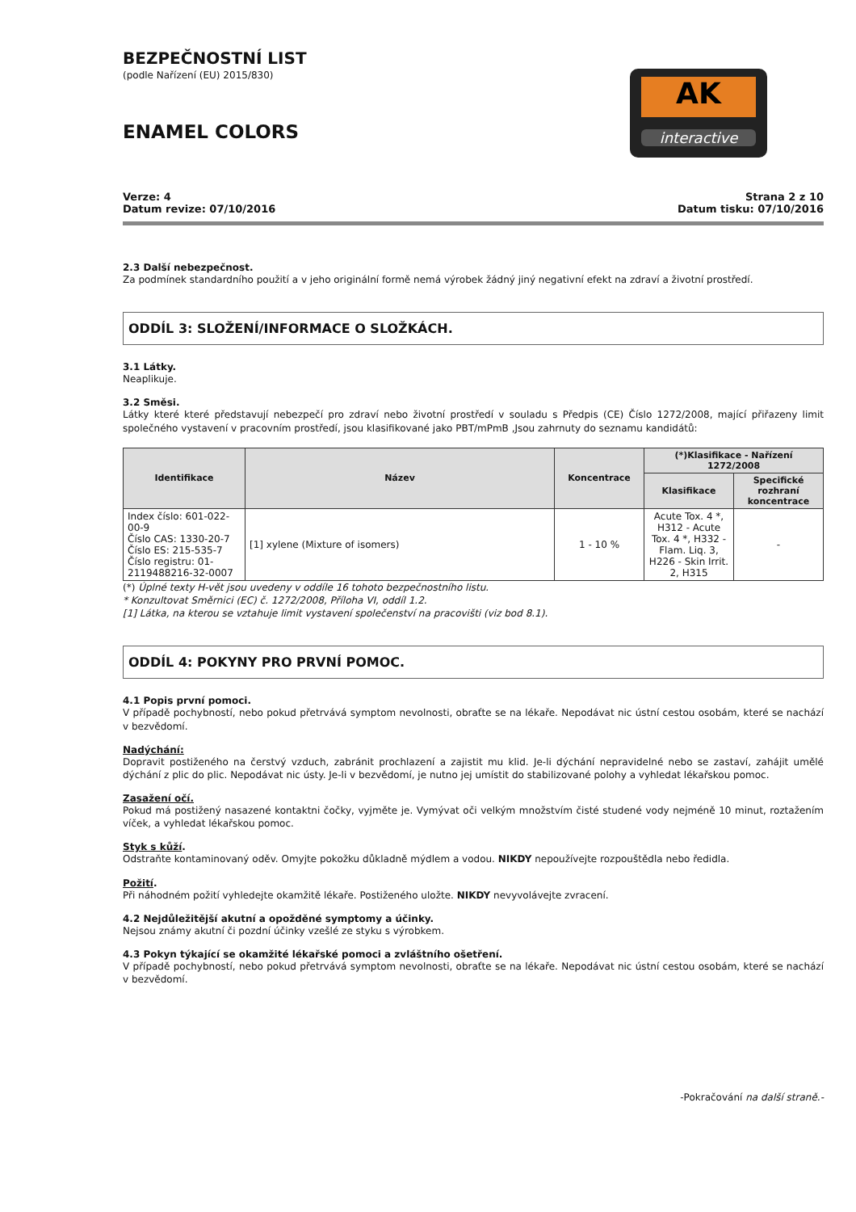BEZPEČNOSTNÍ LIST
(podle Nařízení (EU) 2015/830)
ENAMEL COLORS
AK
interactive
Verze: 4
Datum revize: 07/10/2016
Strana 2 z 10
Datum tisku: 07/10/2016
2.3 Další nebezpečnost.
Za podmínek standardního použití a v jeho originální formě nemá výrobek žádný jiný negativní efekt na zdraví a životní prostředí.
ODDÍL 3: SLOŽENÍ/INFORMACE O SLOŽKÁCH.
3.1 Látky.
Neaplikuje.
3.2 Směsi.
Látky které které představují nebezpečí pro zdraví nebo životní prostředí v souladu s Předpis (CE) Číslo 1272/2008, mající přiřazeny limit společného vystavení v pracovním prostředí, jsou klasifikované jako PBT/mPmB ,Jsou zahrnuty do seznamu kandidátů:
| Identifikace | Název | Koncentrace | (*)Klasifikace - Nařízení 1272/2008 | |
| --- | --- | --- | --- | --- |
| | | | Klasifikace | Specifické rozhraní koncentrace |
| Index číslo: 601-022-00-9 Číslo CAS: 1330-20-7 Číslo ES: 215-535-7 Číslo registru: 01-2119488216-32-0007 | [1] xylene (Mixture of isomers) | 1 - 10 % | Acute Tox. 4 *, H312 - Acute Tox. 4 *, H332 - Flam. Liq. 3, H226 - Skin Irrit. 2, H315 | - |
(*) Úplné texty H-vět jsou uvedeny v oddíle 16 tohoto bezpečnostního listu.
* Konzultovat Směrnici (EC) č. 1272/2008, Příloha VI, oddíl 1.2.
[1] Látka, na kterou se vztahuje limit vystavení společenství na pracovišti (viz bod 8.1).
ODDÍL 4: POKYNY PRO PRVNÍ POMOC.
4.1 Popis první pomoci.
V případě pochybností, nebo pokud přetrvává symptom nevolnosti, obraťte se na lékaře. Nepodávat nic ústní cestou osobám, které se nachází v bezvědomí.
Nadýchání:
Dopravit postiženého na čerstvý vzduch, zabránit prochlazení a zajistit mu klid. Je-li dýchání nepravidelné nebo se zastaví, zahájit umělé dýchání z plic do plic. Nepodávat nic ústy. Je-li v bezvědomí, je nutno jej umístit do stabilizované polohy a vyhledat lékařskou pomoc.
Zasažení očí.
Pokud má postižený nasazené kontaktni čočky, vyjměte je. Vymývat oči velkým množstvím čisté studené vody nejméně 10 minut, roztažením víček, a vyhledat lékařskou pomoc.
Styk s kůží.
Odstraňte kontaminovaný oděv. Omyjte pokožku důkladně mýdlem a vodou. NIKDY nepoužívejte rozpouštědla nebo ředidla.
Požití.
Při náhodném požití vyhledejte okamžitě lékaře. Postiženého uložte. NIKDY nevyvolávejte zvracení.
4.2 Nejdůležitější akutní a opožděné symptomy a účinky.
Nejsou známy akutní či pozdní účinky vzešlé ze styku s výrobkem.
4.3 Pokyn týkající se okamžité lékařské pomoci a zvláštního ošetření.
V případě pochybností, nebo pokud přetrvává symptom nevolnosti, obraťte se na lékaře. Nepodávat nic ústní cestou osobám, které se nachází v bezvědomí.
-Pokračování na další straně.-